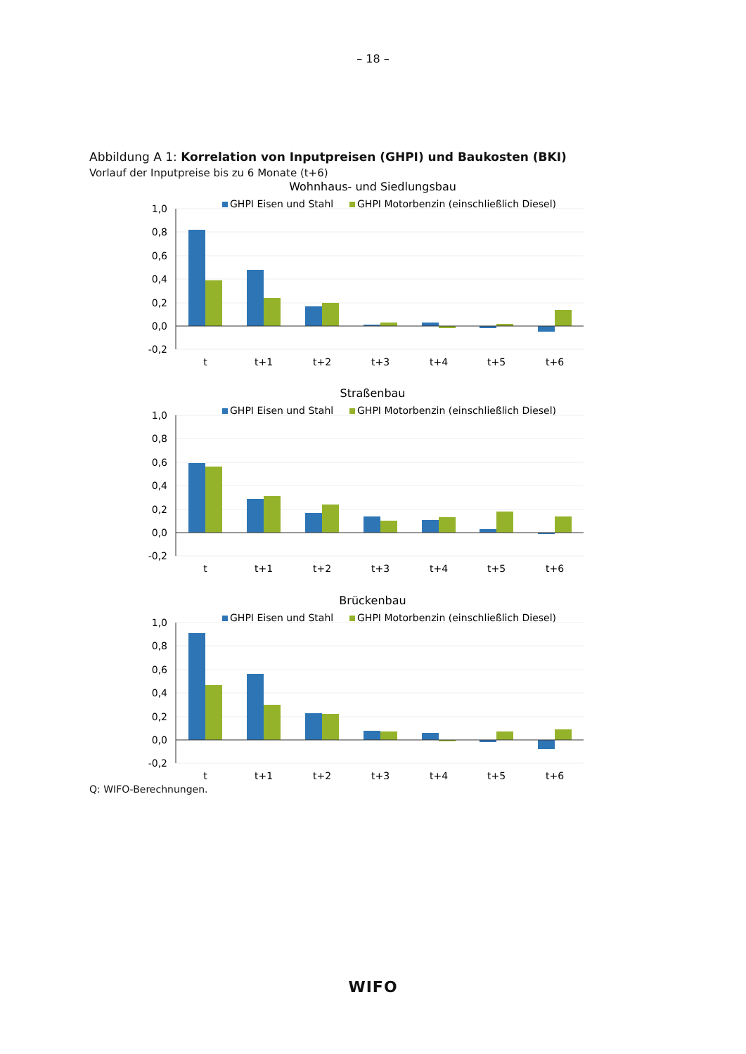– 18 –
Abbildung A 1: Korrelation von Inputpreisen (GHPI) und Baukosten (BKI)
Vorlauf der Inputpreise bis zu 6 Monate (t+6)
Wohnhaus- und Siedlungsbau
GHPI Eisen und Stahl
GHPI Motorbenzin (einschließlich Diesel)
1,0
0,8
0,6
0,4
0,2
0,0
-0,2
t
t+1
t+2
t+3
t+4
t+5
t+6
Straßenbau
GHPI Eisen und Stahl
GHPI Motorbenzin (einschließlich Diesel)
1,0
0,8
0,6
0,4
0,2
0,0
-0,2
t
t+1
t+2
t+3
t+4
t+5
t+6
Brückenbau
GHPI Eisen und Stahl
GHPI Motorbenzin (einschließlich Diesel)
1,0
0,8
0,6
0,4
0,2
0,0
-0,2
t
t+1
t+2
t+3
t+4
t+5
t+6
Q: WIFO-Berechnungen.
WIFO